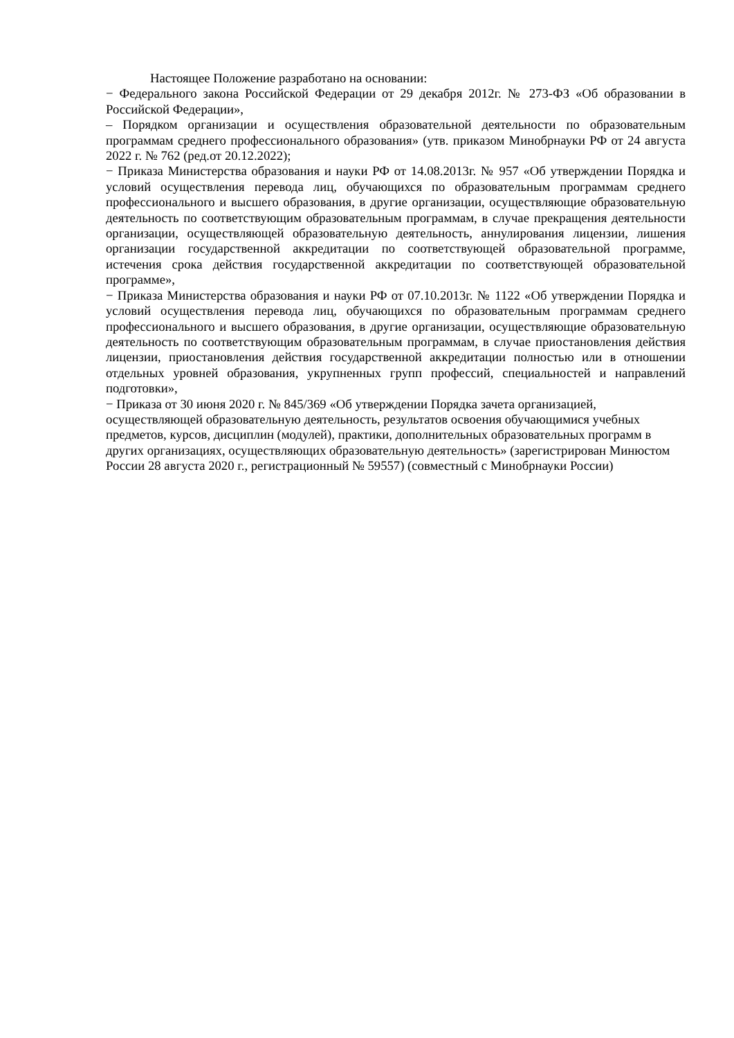Настоящее Положение разработано на основании:
− Федерального закона Российской Федерации от 29 декабря 2012г. № 273-ФЗ «Об образовании в Российской Федерации»,
– Порядком организации и осуществления образовательной деятельности по образовательным программам среднего профессионального образования» (утв. приказом Минобрнауки РФ от 24 августа 2022 г. № 762 (ред.от 20.12.2022);
− Приказа Министерства образования и науки РФ от 14.08.2013г. № 957 «Об утверждении Порядка и условий осуществления перевода лиц, обучающихся по образовательным программам среднего профессионального и высшего образования, в другие организации, осуществляющие образовательную деятельность по соответствующим образовательным программам, в случае прекращения деятельности организации, осуществляющей образовательную деятельность, аннулирования лицензии, лишения организации государственной аккредитации по соответствующей образовательной программе, истечения срока действия государственной аккредитации по соответствующей образовательной программе»,
− Приказа Министерства образования и науки РФ от 07.10.2013г. № 1122 «Об утверждении Порядка и условий осуществления перевода лиц, обучающихся по образовательным программам среднего профессионального и высшего образования, в другие организации, осуществляющие образовательную деятельность по соответствующим образовательным программам, в случае приостановления действия лицензии, приостановления действия государственной аккредитации полностью или в отношении отдельных уровней образования, укрупненных групп профессий, специальностей и направлений подготовки»,
− Приказа от 30 июня 2020 г. № 845/369 «Об утверждении Порядка зачета организацией, осуществляющей образовательную деятельность, результатов освоения обучающимися учебных предметов, курсов, дисциплин (модулей), практики, дополнительных образовательных программ в других организациях, осуществляющих образовательную деятельность» (зарегистрирован Минюстом России 28 августа 2020 г., регистрационный № 59557) (совместный с Минобрнауки России)